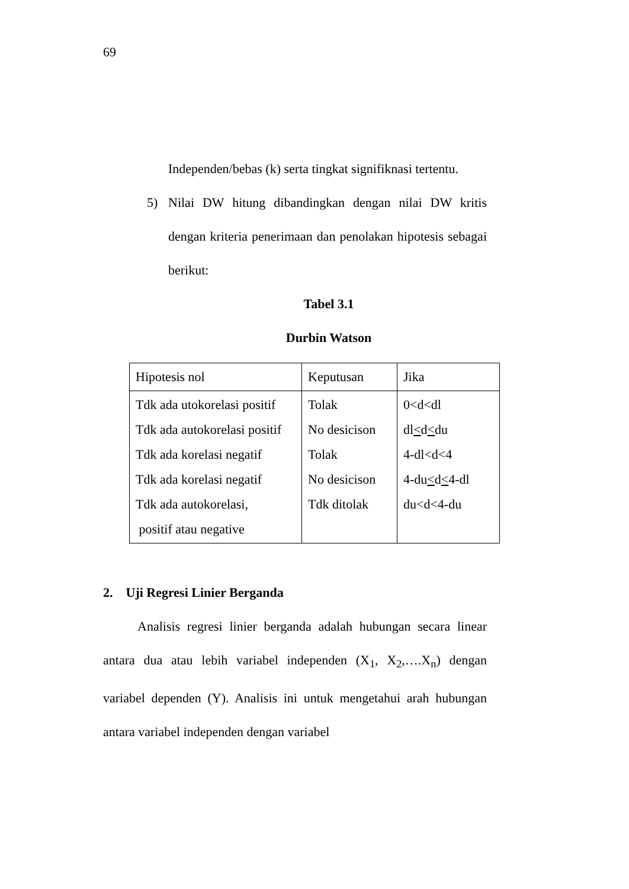69
Independen/bebas (k) serta tingkat signifiknasi tertentu.
5) Nilai DW hitung dibandingkan dengan nilai DW kritis dengan kriteria penerimaan dan penolakan hipotesis sebagai berikut:
Tabel 3.1
Durbin Watson
| Hipotesis nol | Keputusan | Jika |
| Tdk ada utokorelasi positif Tdk ada autokorelasi positif Tdk ada korelasi negatif Tdk ada korelasi negatif Tdk ada autokorelasi, positif atau negative | Tolak No desicison Tolak No desicison Tdk ditolak | 0<d<dl dl < d < du 4-dl<d<4 4-du < d < 4-dl du<d<4-du |
2. Uji Regresi Linier Berganda
Analisis regresi linier berganda adalah hubungan secara linear antara dua atau lebih variabel independen (X<sub>1</sub>, X<sub>2</sub>,….X<sub>n</sub>) dengan variabel dependen (Y). Analisis ini untuk mengetahui arah hubungan antara variabel independen dengan variabel